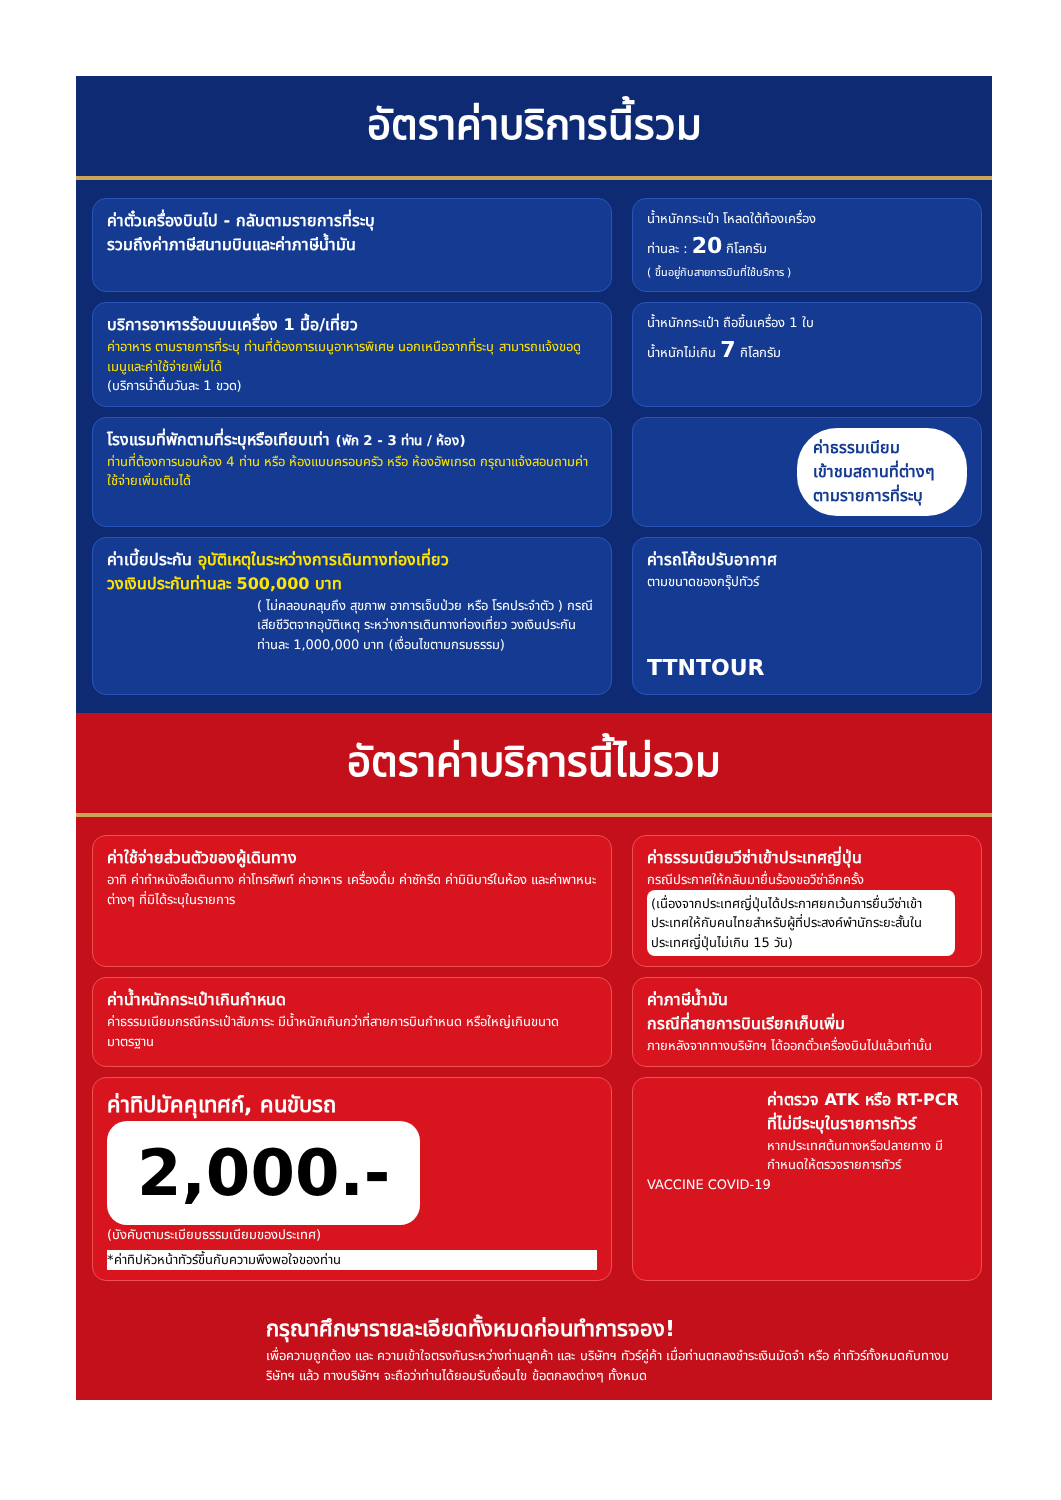อัตราค่าบริการนี้รวม
ค่าตั๋วเครื่องบินไป - กลับตามรายการที่ระบุ
รวมถึงค่าภาษีสนามบินและค่าภาษีน้ำมัน
น้ำหนักกระเป๋า โหลดใต้ท้องเครื่อง
ท่านละ : 20 กิโลกรัม
( ขึ้นอยู่กับสายการบินที่ใช้บริการ )
บริการอาหารร้อนบนเครื่อง 1 มื้อ/เที่ยว
ค่าอาหาร ตามรายการที่ระบุ ท่านที่ต้องการเมนูอาหารพิเศษ นอกเหนือจากที่ระบุ สามารถแจ้งขอดูเมนูและค่าใช้จ่ายเพิ่มได้
(บริการน้ำดื่มวันละ 1 ขวด)
น้ำหนักกระเป๋า ถือขึ้นเครื่อง 1 ใบ
น้ำหนักไม่เกิน 7 กิโลกรัม
โรงแรมที่พักตามที่ระบุหรือเทียบเท่า (พัก 2 - 3 ท่าน / ห้อง)
ท่านที่ต้องการนอนห้อง 4 ท่าน หรือ ห้องแบบครอบครัว หรือ ห้องอัพเกรด กรุณาแจ้งสอบถามค่าใช้จ่ายเพิ่มเติมได้
ค่าธรรมเนียม
เข้าชมสถานที่ต่างๆ
ตามรายการที่ระบุ
ค่าเบี้ยประกัน อุบัติเหตุในระหว่างการเดินทางท่องเที่ยว
วงเงินประกันท่านละ 500,000 บาท
( ไม่คลอบคลุมถึง สุขภาพ อาการเจ็บป่วย หรือ โรคประจำตัว ) กรณีเสียชีวิตจากอุบัติเหตุ ระหว่างการเดินทางท่องเที่ยว วงเงินประกันท่านละ 1,000,000 บาท (เงื่อนไขตามกรมธรรม)
ค่ารถโค้ชปรับอากาศ
ตามขนาดของกรุ๊ปทัวร์
TTNTOUR
อัตราค่าบริการนี้ไม่รวม
ค่าใช้จ่ายส่วนตัวของผู้เดินทาง
อาทิ ค่าทำหนังสือเดินทาง ค่าโทรศัพท์ ค่าอาหาร เครื่องดื่ม ค่าซักรีด ค่ามินิบาร์ในห้อง และค่าพาหนะต่างๆ ที่มิได้ระบุในรายการ
ค่าธรรมเนียมวีซ่าเข้าประเทศญี่ปุ่น
กรณีประกาศให้กลับมายื่นร้องขอวีซ่าอีกครั้ง
(เนื่องจากประเทศญี่ปุ่นได้ประกาศยกเว้นการยื่นวีซ่าเข้าประเทศให้กับคนไทยสำหรับผู้ที่ประสงค์พำนักระยะสั้นในประเทศญี่ปุ่นไม่เกิน 15 วัน)
ค่าน้ำหนักกระเป๋าเกินกำหนด
ค่าธรรมเนียมกรณีกระเป๋าสัมภาระ มีน้ำหนักเกินกว่าที่สายการบินกำหนด หรือใหญ่เกินขนาดมาตรฐาน
ค่าภาษีน้ำมัน
กรณีที่สายการบินเรียกเก็บเพิ่ม
ภายหลังจากทางบริษัทฯ ได้ออกตั๋วเครื่องบินไปแล้วเท่านั้น
ค่าทิปมัคคุเทศก์, คนขับรถ
2,000.-
(บังคับตามระเบียบธรรมเนียมของประเทศ)
*ค่าทิปหัวหน้าทัวร์ขึ้นกับความพึงพอใจของท่าน
ค่าตรวจ ATK หรือ RT-PCR
ที่ไม่มีระบุในรายการทัวร์
หากประเทศต้นทางหรือปลายทาง มีกำหนดให้ตรวจรายการทัวร์
VACCINE COVID-19
กรุณาศึกษารายละเอียดทั้งหมดก่อนทำการจอง!
เพื่อความถูกต้อง และ ความเข้าใจตรงกันระหว่างท่านลูกค้า และ บริษัทฯ ทัวร์คู่ค้า เมื่อท่านตกลงชำระเงินมัดจำ หรือ ค่าทัวร์ทั้งหมดกับทางบริษัทฯ แล้ว ทางบริษัทฯ จะถือว่าท่านได้ยอมรับเงื่อนไข ข้อตกลงต่างๆ ทั้งหมด